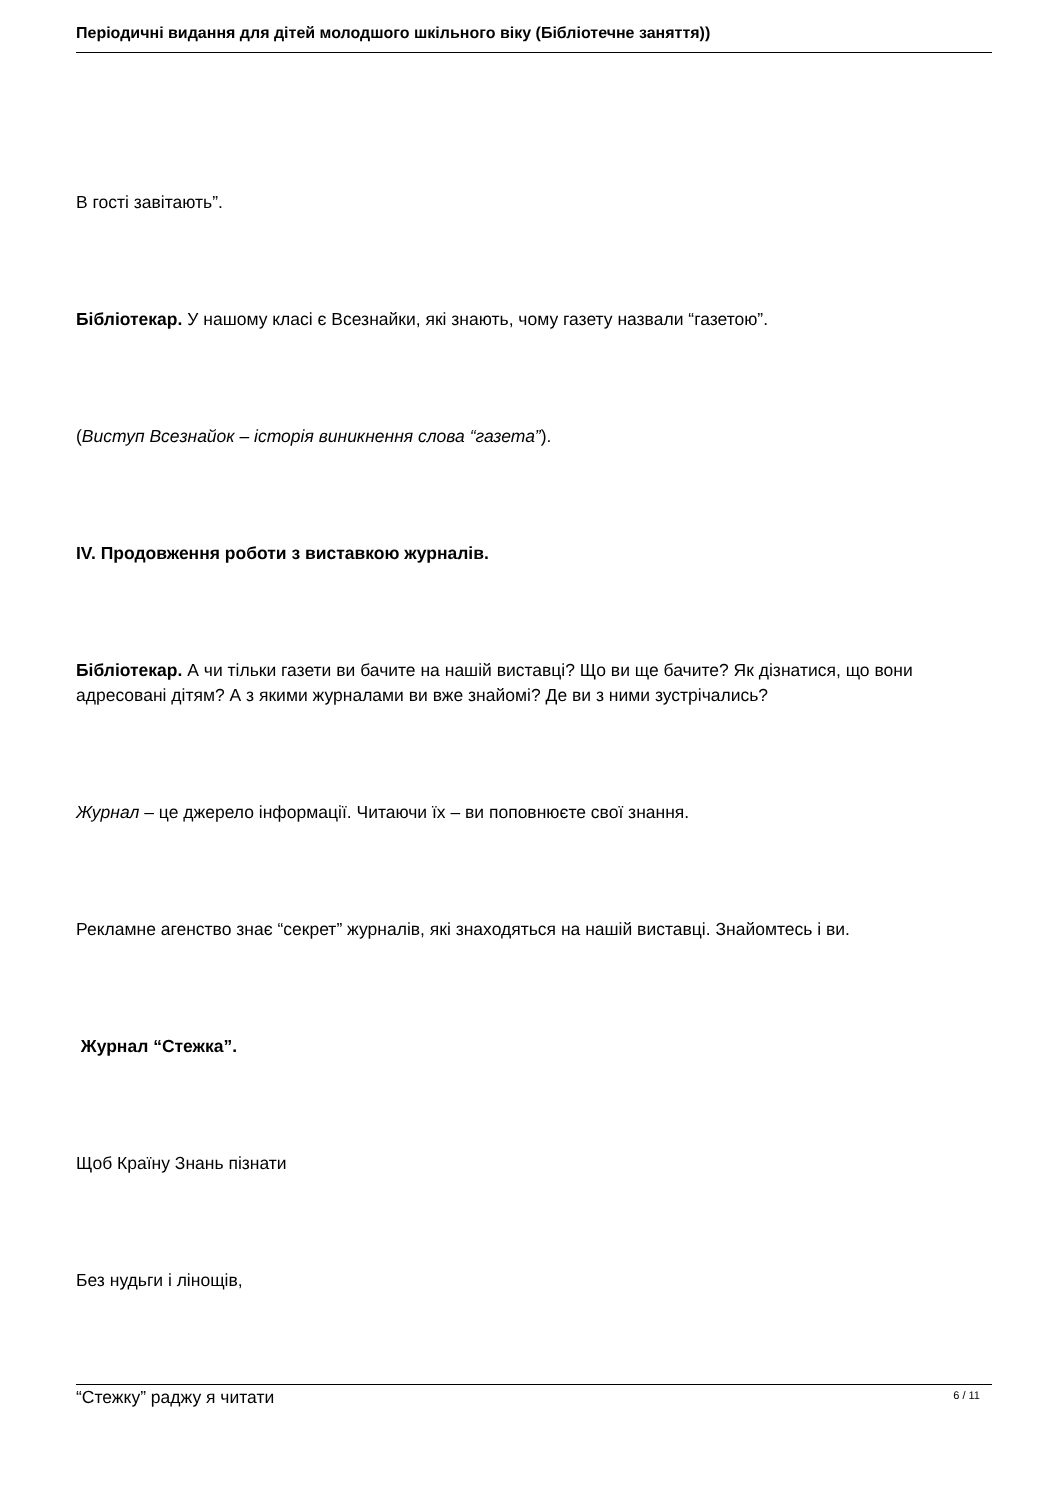Періодичні видання для дітей молодшого шкільного віку (Бібліотечне заняття))
В гості завітають”.
Бібліотекар. У нашому класі є Всезнайки, які знають, чому газету назвали “газетою”.
(Виступ Всезнайок – історія виникнення слова “газета”).
IV. Продовження роботи з виставкою журналів.
Бібліотекар. А чи тільки газети ви бачите на нашій виставці? Що ви ще бачите? Як дізнатися, що вони адресовані дітям? А з якими журналами ви вже знайомі? Де ви з ними зустрічались?
Журнал – це джерело інформації. Читаючи їх – ви поповнюєте свої знання.
Рекламне агенство знає “секрет” журналів, які знаходяться на нашій виставці. Знайомтесь і ви.
Журнал “Стежка”.
Щоб Країну Знань пізнати
Без нудьги і лінощів,
“Стежку” раджу я читати
6 / 11